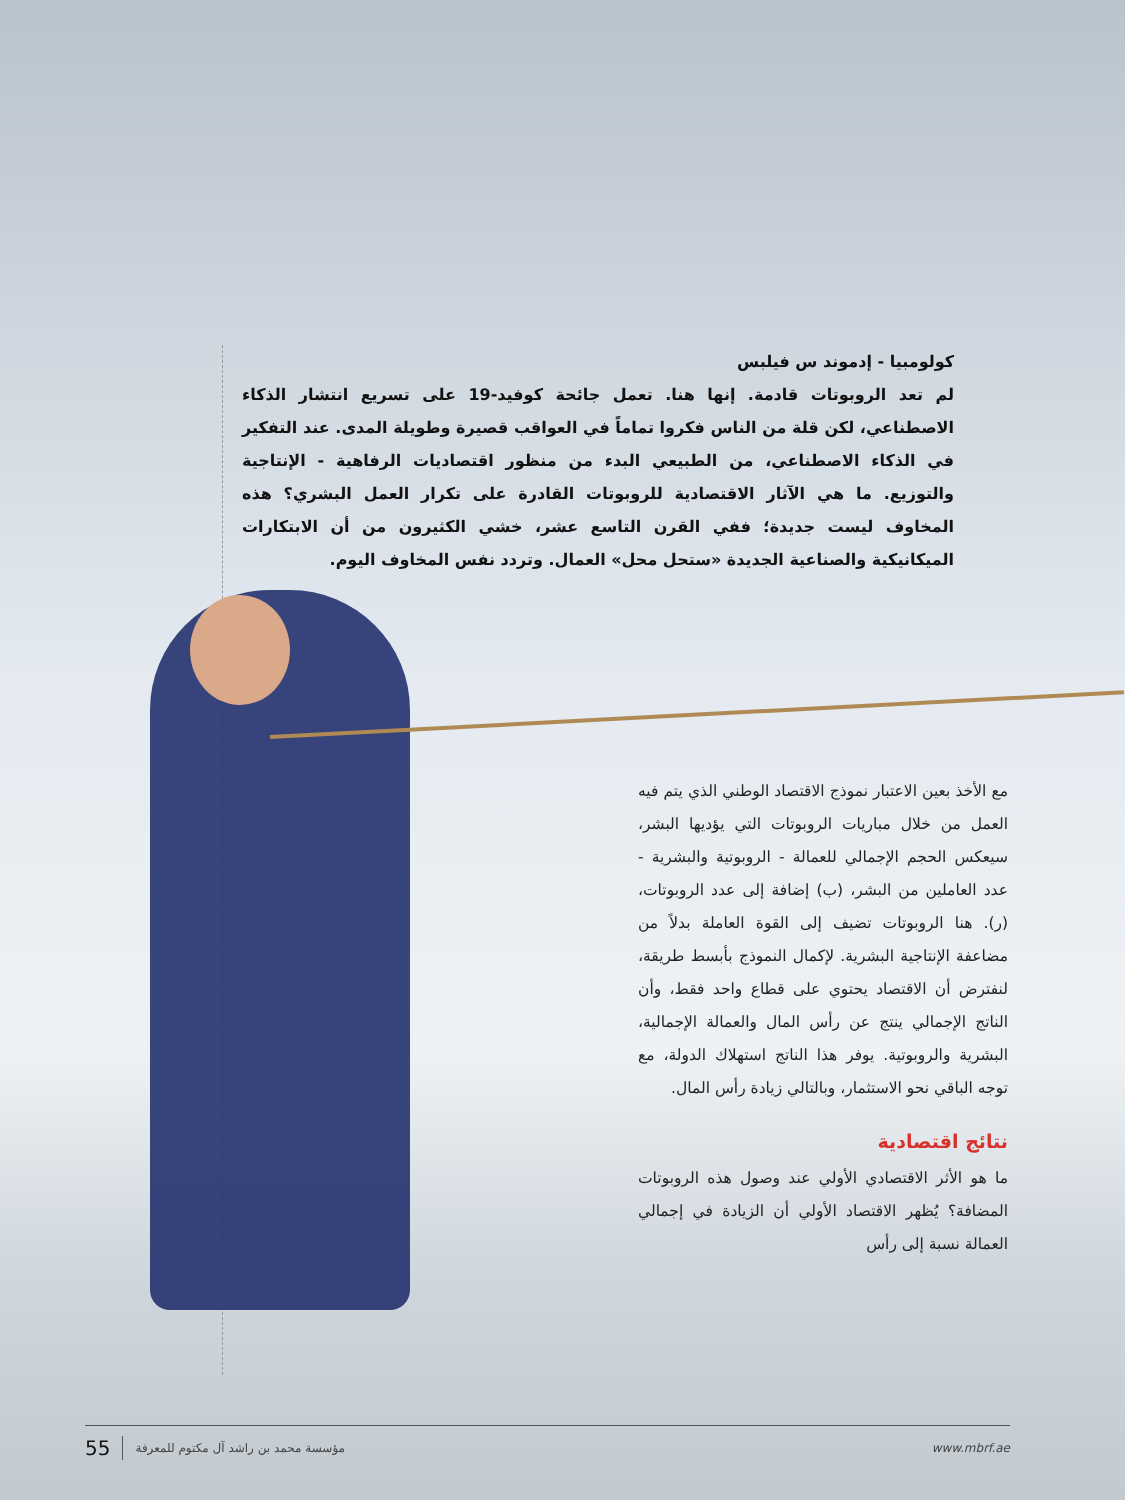كولومبيا - إدموند س فيلبس
لم تعد الروبوتات قادمة. إنها هنا. تعمل جائحة كوفيد-19 على تسريع انتشار الذكاء الاصطناعي، لكن قلة من الناس فكروا تماماً في العواقب قصيرة وطويلة المدى. عند التفكير في الذكاء الاصطناعي، من الطبيعي البدء من منظور اقتصاديات الرفاهية - الإنتاجية والتوزيع. ما هي الآثار الاقتصادية للروبوتات القادرة على تكرار العمل البشري؟ هذه المخاوف ليست جديدة؛ ففي القرن التاسع عشر، خشي الكثيرون من أن الابتكارات الميكانيكية والصناعية الجديدة «ستحل محل» العمال. وتردد نفس المخاوف اليوم.
مع الأخذ بعين الاعتبار نموذج الاقتصاد الوطني الذي يتم فيه العمل من خلال مباريات الروبوتات التي يؤديها البشر، سيعكس الحجم الإجمالي للعمالة - الروبوتية والبشرية - عدد العاملين من البشر، (ب) إضافة إلى عدد الروبوتات، (ر). هنا الروبوتات تضيف إلى القوة العاملة بدلاً من مضاعفة الإنتاجية البشرية. لإكمال النموذج بأبسط طريقة، لنفترض أن الاقتصاد يحتوي على قطاع واحد فقط، وأن الناتج الإجمالي ينتج عن رأس المال والعمالة الإجمالية، البشرية والروبوتية. يوفر هذا الناتج استهلاك الدولة، مع توجه الباقي نحو الاستثمار، وبالتالي زيادة رأس المال.
نتائج اقتصادية
ما هو الأثر الاقتصادي الأولي عند وصول هذه الروبوتات المضافة؟ يُظهر الاقتصاد الأولي أن الزيادة في إجمالي العمالة نسبة إلى رأس
55 مؤسسة محمد بن راشد آل مكتوم للمعرفة www.mbrf.ae